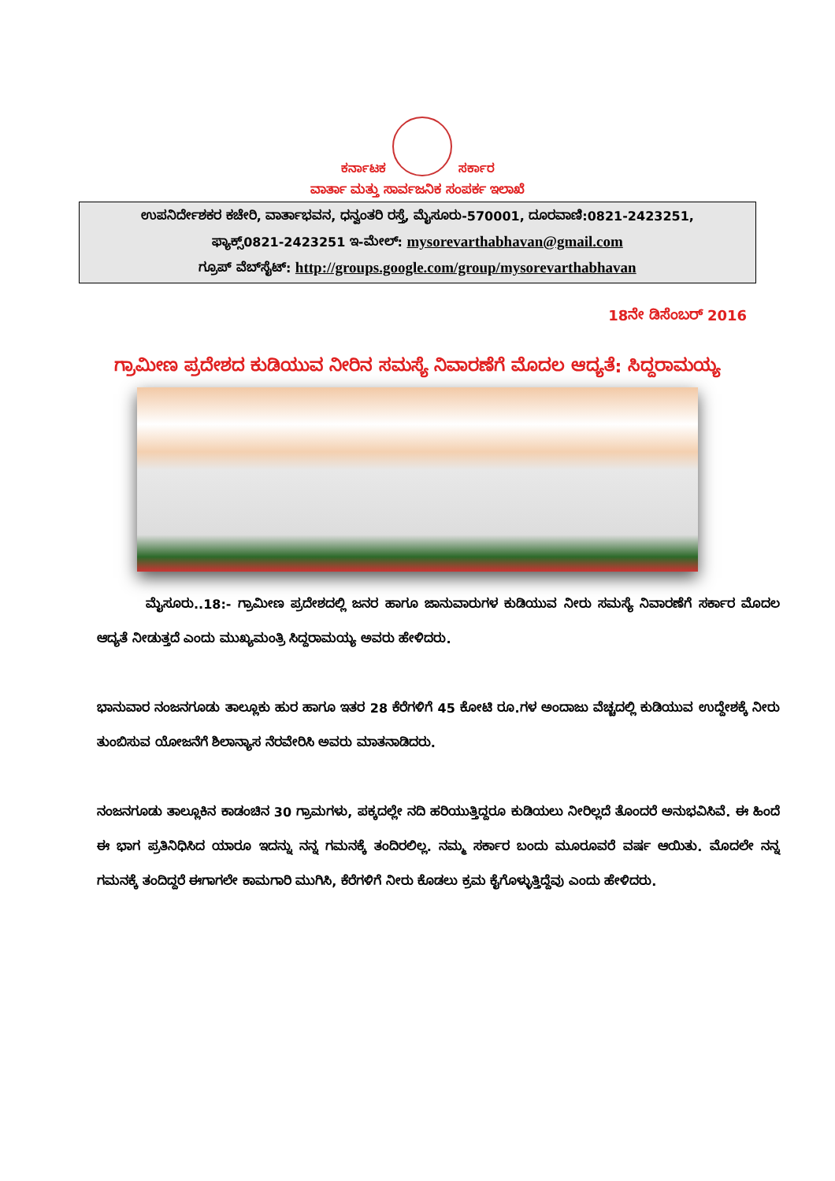ಕರ್ನಾಟಕ
ಸರ್ಕಾರ
ವಾರ್ತಾ ಮತ್ತು ಸಾರ್ವಜನಿಕ ಸಂಪರ್ಕ ಇಲಾಖೆ
ಉಪನಿರ್ದೇಶಕರ ಕಚೇರಿ, ವಾರ್ತಾಭವನ, ಧನ್ವಂತರಿ ರಸ್ತೆ, ಮೈಸೂರು-570001, ದೂರವಾಣಿ:0821-2423251,
ಫ್ಯಾಕ್ಸ್0821-2423251 ಇ-ಮೇಲ್: mysorevarthabhavan@gmail.com
ಗ್ರೂಪ್ ವೆಬ್‌ಸೈಟ್: http://groups.google.com/group/mysorevarthabhavan
18ನೇ ಡಿಸೆಂಬರ್ 2016
ಗ್ರಾಮೀಣ ಪ್ರದೇಶದ ಕುಡಿಯುವ ನೀರಿನ ಸಮಸ್ಯೆ ನಿವಾರಣೆಗೆ ಮೊದಲ ಆದ್ಯತೆ: ಸಿದ್ದರಾಮಯ್ಯ
ಮೈಸೂರು..18:- ಗ್ರಾಮೀಣ ಪ್ರದೇಶದಲ್ಲಿ ಜನರ ಹಾಗೂ ಜಾನುವಾರುಗಳ ಕುಡಿಯುವ ನೀರು ಸಮಸ್ಯೆ ನಿವಾರಣೆಗೆ ಸರ್ಕಾರ ಮೊದಲ ಆದ್ಯತೆ ನೀಡುತ್ತದೆ ಎಂದು ಮುಖ್ಯಮಂತ್ರಿ ಸಿದ್ದರಾಮಯ್ಯ ಅವರು ಹೇಳಿದರು.
ಭಾನುವಾರ ನಂಜನಗೂಡು ತಾಲ್ಲೂಕು ಹುರ ಹಾಗೂ ಇತರ 28 ಕೆರೆಗಳಿಗೆ 45 ಕೋಟಿ ರೂ.ಗಳ ಅಂದಾಜು ವೆಚ್ಚದಲ್ಲಿ ಕುಡಿಯುವ ಉದ್ದೇಶಕ್ಕೆ ನೀರು ತುಂಬಿಸುವ ಯೋಜನೆಗೆ ಶಿಲಾನ್ಯಾಸ ನೆರವೇರಿಸಿ ಅವರು ಮಾತನಾಡಿದರು.
ನಂಜನಗೂಡು ತಾಲ್ಲೂಕಿನ ಕಾಡಂಚಿನ 30 ಗ್ರಾಮಗಳು, ಪಕ್ಕದಲ್ಲೇ ನದಿ ಹರಿಯುತ್ತಿದ್ದರೂ ಕುಡಿಯಲು ನೀರಿಲ್ಲದೆ ತೊಂದರೆ ಅನುಭವಿಸಿವೆ. ಈ ಹಿಂದೆ ಈ ಭಾಗ ಪ್ರತಿನಿಧಿಸಿದ ಯಾರೂ ಇದನ್ನು ನನ್ನ ಗಮನಕ್ಕೆ ತಂದಿರಲಿಲ್ಲ. ನಮ್ಮ ಸರ್ಕಾರ ಬಂದು ಮೂರೂವರೆ ವರ್ಷ ಆಯಿತು. ಮೊದಲೇ ನನ್ನ ಗಮನಕ್ಕೆ ತಂದಿದ್ದರೆ ಈಗಾಗಲೇ ಕಾಮಗಾರಿ ಮುಗಿಸಿ, ಕೆರೆಗಳಿಗೆ ನೀರು ಕೊಡಲು ಕ್ರಮ ಕೈಗೊಳ್ಳುತ್ತಿದ್ದೆವು ಎಂದು ಹೇಳಿದರು.